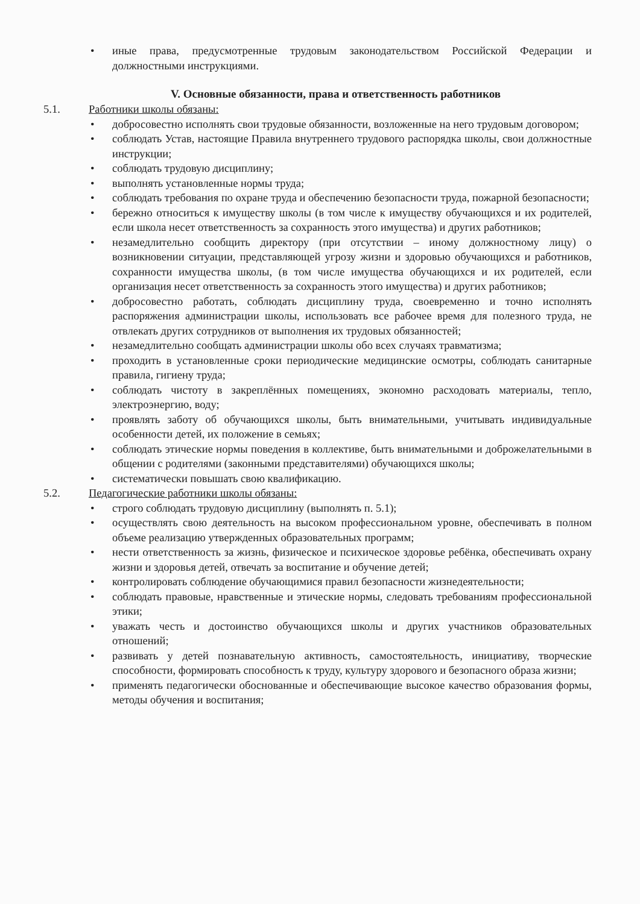• иные права, предусмотренные трудовым законодательством Российской Федерации и должностными инструкциями.
V. Основные обязанности, права и ответственность работников
5.1. Работники школы обязаны:
• добросовестно исполнять свои трудовые обязанности, возложенные на него трудовым договором;
• соблюдать Устав, настоящие Правила внутреннего трудового распорядка школы, свои должностные инструкции;
• соблюдать трудовую дисциплину;
• выполнять установленные нормы труда;
• соблюдать требования по охране труда и обеспечению безопасности труда, пожарной безопасности;
• бережно относиться к имуществу школы (в том числе к имуществу обучающихся и их родителей, если школа несет ответственность за сохранность этого имущества) и других работников;
• незамедлительно сообщить директору (при отсутствии – иному должностному лицу) о возникновении ситуации, представляющей угрозу жизни и здоровью обучающихся и работников, сохранности имущества школы, (в том числе имущества обучающихся и их родителей, если организация несет ответственность за сохранность этого имущества) и других работников;
• добросовестно работать, соблюдать дисциплину труда, своевременно и точно исполнять распоряжения администрации школы, использовать все рабочее время для полезного труда, не отвлекать других сотрудников от выполнения их трудовых обязанностей;
• незамедлительно сообщать администрации школы обо всех случаях травматизма;
• проходить в установленные сроки периодические медицинские осмотры, соблюдать санитарные правила, гигиену труда;
• соблюдать чистоту в закреплённых помещениях, экономно расходовать материалы, тепло, электроэнергию, воду;
• проявлять заботу об обучающихся школы, быть внимательными, учитывать индивидуальные особенности детей, их положение в семьях;
• соблюдать этические нормы поведения в коллективе, быть внимательными и доброжелательными в общении с родителями (законными представителями) обучающихся школы;
• систематически повышать свою квалификацию.
5.2. Педагогические работники школы обязаны:
• строго соблюдать трудовую дисциплину (выполнять п. 5.1);
• осуществлять свою деятельность на высоком профессиональном уровне, обеспечивать в полном объеме реализацию утвержденных образовательных программ;
• нести ответственность за жизнь, физическое и психическое здоровье ребёнка, обеспечивать охрану жизни и здоровья детей, отвечать за воспитание и обучение детей;
• контролировать соблюдение обучающимися правил безопасности жизнедеятельности;
• соблюдать правовые, нравственные и этические нормы, следовать требованиям профессиональной этики;
• уважать честь и достоинство обучающихся школы и других участников образовательных отношений;
• развивать у детей познавательную активность, самостоятельность, инициативу, творческие способности, формировать способность к труду, культуру здорового и безопасного образа жизни;
• применять педагогически обоснованные и обеспечивающие высокое качество образования формы, методы обучения и воспитания;